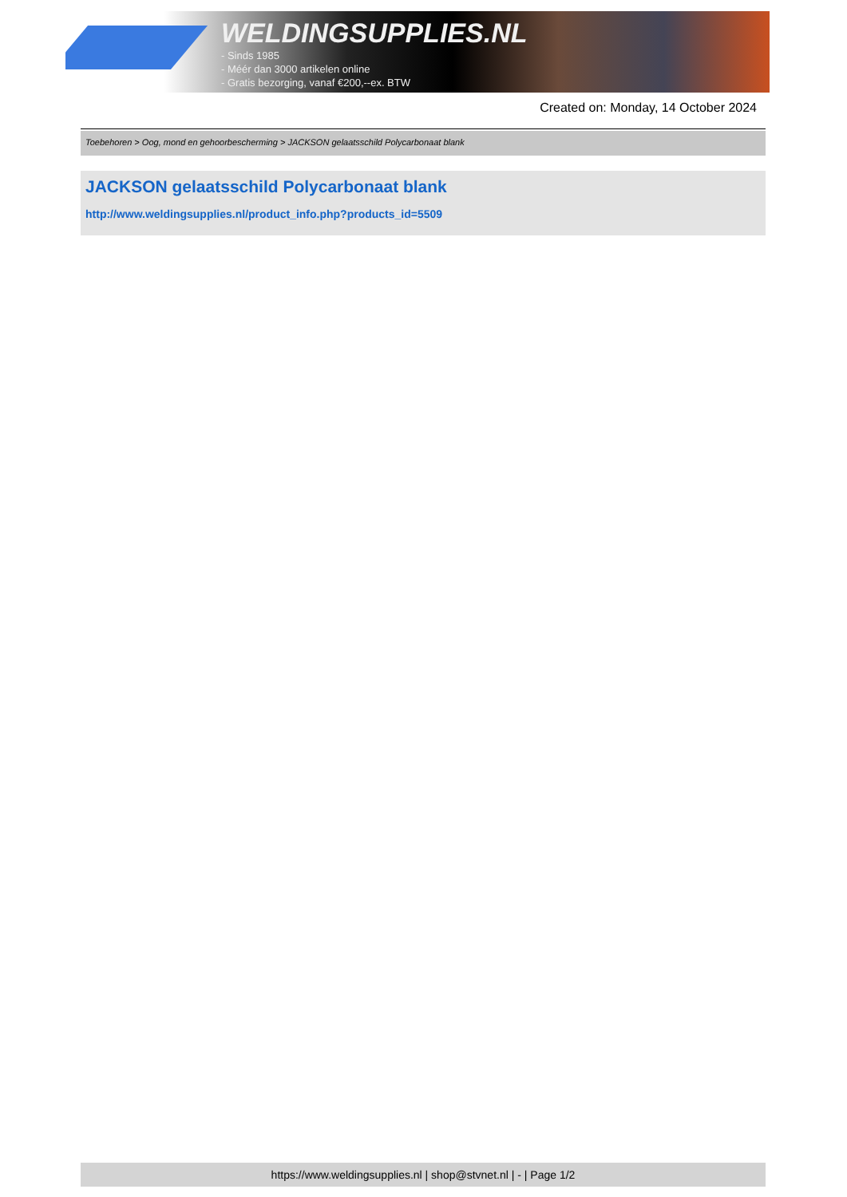WELDINGSUPPLIES.NL
- Sinds 1985
- Méér dan 3000 artikelen online
- Gratis bezorging, vanaf €200,--ex. BTW
Created on: Monday, 14 October 2024
Toebehoren > Oog, mond en gehoorbescherming > JACKSON gelaatsschild Polycarbonaat blank
JACKSON gelaatsschild Polycarbonaat blank
http://www.weldingsupplies.nl/product_info.php?products_id=5509
https://www.weldingsupplies.nl | shop@stvnet.nl | - | Page 1/2